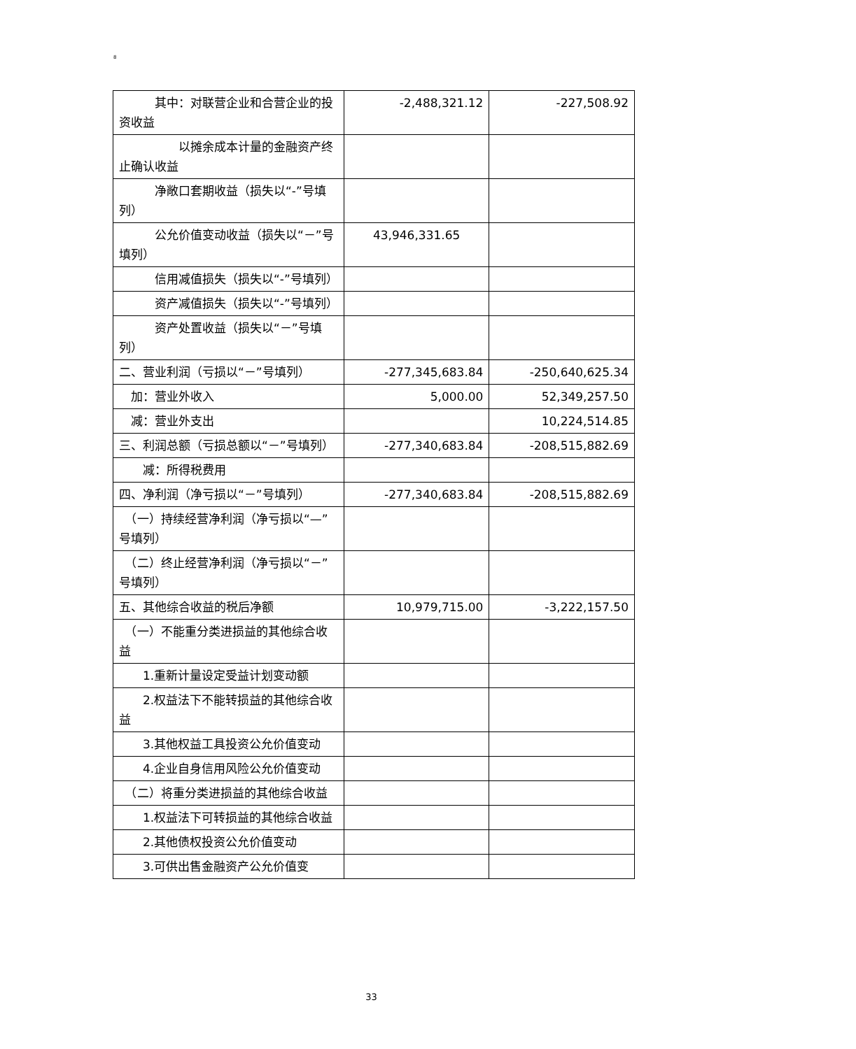8
| 其中：对联营企业和合营企业的投资收益 | -2,488,321.12 | -227,508.92 |
| 以摊余成本计量的金融资产终止确认收益 | | |
| 净敞口套期收益（损失以“-”号填列） | | |
| 公允价值变动收益（损失以“－”号填列） | 43,946,331.65 | |
| 信用减值损失（损失以“-”号填列） | | |
| 资产减值损失（损失以“-”号填列） | | |
| 资产处置收益（损失以“－”号填列） | | |
| 二、营业利润（亏损以“－”号填列） | -277,345,683.84 | -250,640,625.34 |
| 加：营业外收入 | 5,000.00 | 52,349,257.50 |
| 减：营业外支出 | | 10,224,514.85 |
| 三、利润总额（亏损总额以“－”号填列） | -277,340,683.84 | -208,515,882.69 |
| 减：所得税费用 | | |
| 四、净利润（净亏损以“－”号填列） | -277,340,683.84 | -208,515,882.69 |
| （一）持续经营净利润（净亏损以“—”号填列） | | |
| （二）终止经营净利润（净亏损以“－”号填列） | | |
| 五、其他综合收益的税后净额 | 10,979,715.00 | -3,222,157.50 |
| （一）不能重分类进损益的其他综合收益 | | |
| 1.重新计量设定受益计划变动额 | | |
| 2.权益法下不能转损益的其他综合收益 | | |
| 3.其他权益工具投资公允价值变动 | | |
| 4.企业自身信用风险公允价值变动 | | |
| （二）将重分类进损益的其他综合收益 | | |
| 1.权益法下可转损益的其他综合收益 | | |
| 2.其他债权投资公允价值变动 | | |
| 3.可供出售金融资产公允价值变 | | |
33